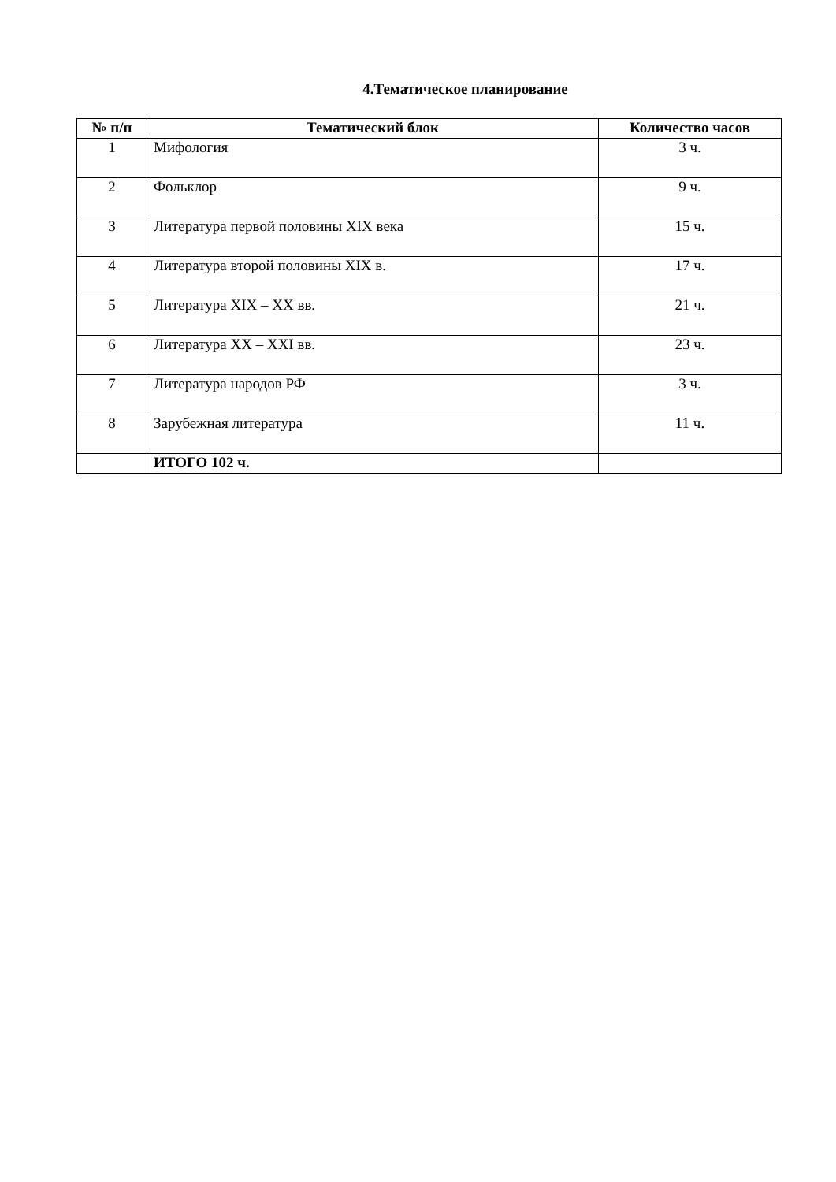4.Тематическое планирование
| № п/п | Тематический блок | Количество часов |
| --- | --- | --- |
| 1 | Мифология | 3 ч. |
| 2 | Фольклор | 9 ч. |
| 3 | Литература первой половины XIX века | 15 ч. |
| 4 | Литература второй половины XIX в. | 17 ч. |
| 5 | Литература XIX – XX вв. | 21 ч. |
| 6 | Литература XX – XXI вв. | 23 ч. |
| 7 | Литература народов РФ | 3 ч. |
| 8 | Зарубежная литература | 11 ч. |
| | ИТОГО 102 ч. | |